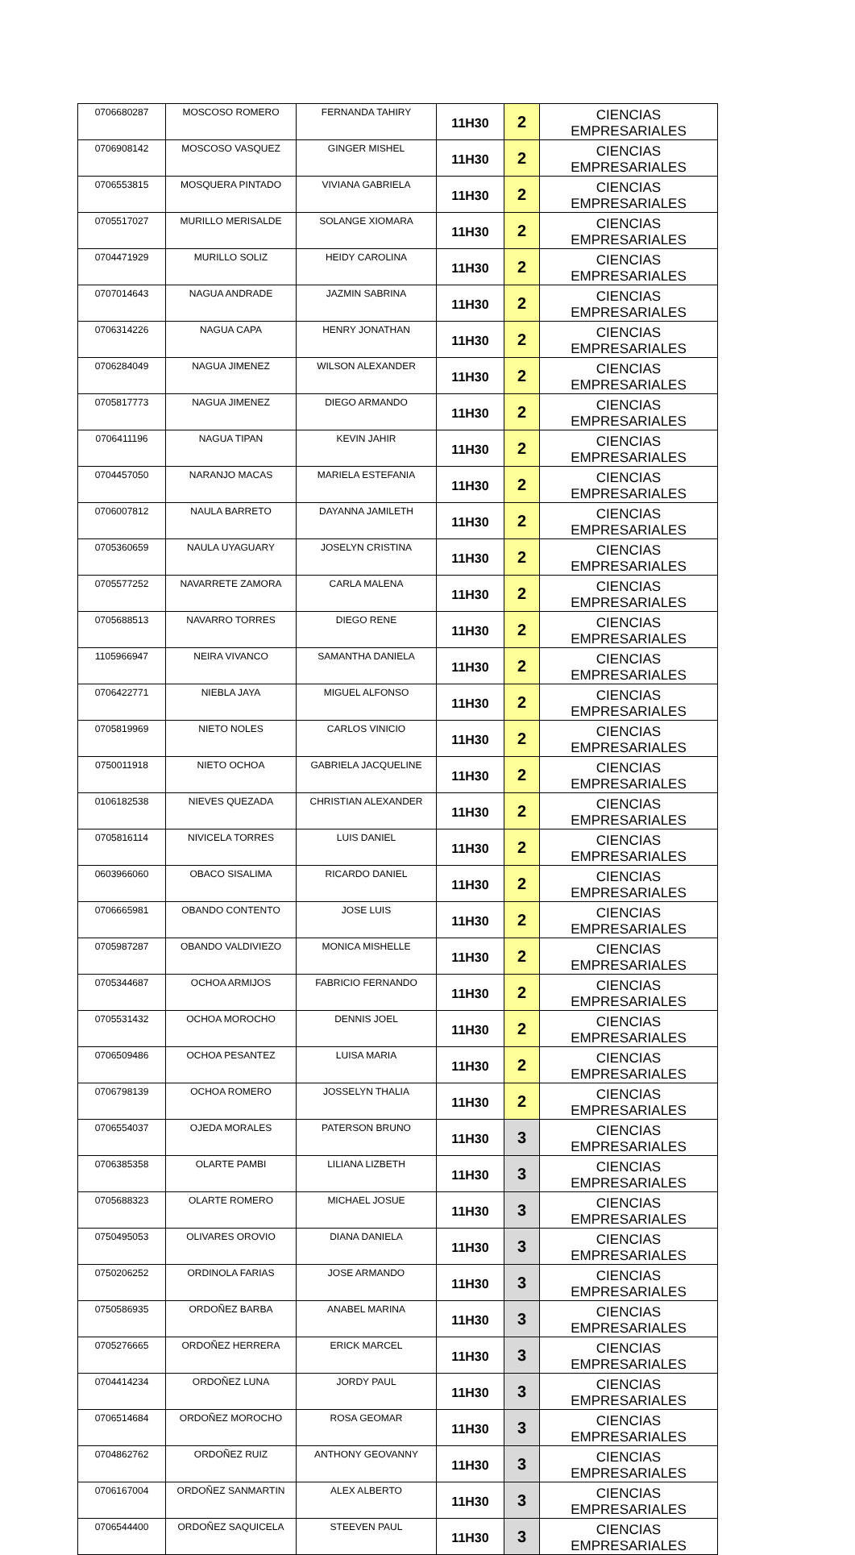| 0706680287 | MOSCOSO ROMERO | FERNANDA TAHIRY | 11H30 | 2 | CIENCIAS EMPRESARIALES |
| 0706908142 | MOSCOSO VASQUEZ | GINGER MISHEL | 11H30 | 2 | CIENCIAS EMPRESARIALES |
| 0706553815 | MOSQUERA PINTADO | VIVIANA GABRIELA | 11H30 | 2 | CIENCIAS EMPRESARIALES |
| 0705517027 | MURILLO MERISALDE | SOLANGE XIOMARA | 11H30 | 2 | CIENCIAS EMPRESARIALES |
| 0704471929 | MURILLO SOLIZ | HEIDY CAROLINA | 11H30 | 2 | CIENCIAS EMPRESARIALES |
| 0707014643 | NAGUA ANDRADE | JAZMIN SABRINA | 11H30 | 2 | CIENCIAS EMPRESARIALES |
| 0706314226 | NAGUA CAPA | HENRY JONATHAN | 11H30 | 2 | CIENCIAS EMPRESARIALES |
| 0706284049 | NAGUA JIMENEZ | WILSON ALEXANDER | 11H30 | 2 | CIENCIAS EMPRESARIALES |
| 0705817773 | NAGUA JIMENEZ | DIEGO ARMANDO | 11H30 | 2 | CIENCIAS EMPRESARIALES |
| 0706411196 | NAGUA TIPAN | KEVIN JAHIR | 11H30 | 2 | CIENCIAS EMPRESARIALES |
| 0704457050 | NARANJO MACAS | MARIELA ESTEFANIA | 11H30 | 2 | CIENCIAS EMPRESARIALES |
| 0706007812 | NAULA BARRETO | DAYANNA JAMILETH | 11H30 | 2 | CIENCIAS EMPRESARIALES |
| 0705360659 | NAULA UYAGUARY | JOSELYN CRISTINA | 11H30 | 2 | CIENCIAS EMPRESARIALES |
| 0705577252 | NAVARRETE ZAMORA | CARLA MALENA | 11H30 | 2 | CIENCIAS EMPRESARIALES |
| 0705688513 | NAVARRO TORRES | DIEGO RENE | 11H30 | 2 | CIENCIAS EMPRESARIALES |
| 1105966947 | NEIRA VIVANCO | SAMANTHA DANIELA | 11H30 | 2 | CIENCIAS EMPRESARIALES |
| 0706422771 | NIEBLA JAYA | MIGUEL ALFONSO | 11H30 | 2 | CIENCIAS EMPRESARIALES |
| 0705819969 | NIETO NOLES | CARLOS VINICIO | 11H30 | 2 | CIENCIAS EMPRESARIALES |
| 0750011918 | NIETO OCHOA | GABRIELA JACQUELINE | 11H30 | 2 | CIENCIAS EMPRESARIALES |
| 0106182538 | NIEVES QUEZADA | CHRISTIAN ALEXANDER | 11H30 | 2 | CIENCIAS EMPRESARIALES |
| 0705816114 | NIVICELA TORRES | LUIS DANIEL | 11H30 | 2 | CIENCIAS EMPRESARIALES |
| 0603966060 | OBACO SISALIMA | RICARDO DANIEL | 11H30 | 2 | CIENCIAS EMPRESARIALES |
| 0706665981 | OBANDO CONTENTO | JOSE LUIS | 11H30 | 2 | CIENCIAS EMPRESARIALES |
| 0705987287 | OBANDO VALDIVIEZO | MONICA MISHELLE | 11H30 | 2 | CIENCIAS EMPRESARIALES |
| 0705344687 | OCHOA ARMIJOS | FABRICIO FERNANDO | 11H30 | 2 | CIENCIAS EMPRESARIALES |
| 0705531432 | OCHOA MOROCHO | DENNIS JOEL | 11H30 | 2 | CIENCIAS EMPRESARIALES |
| 0706509486 | OCHOA PESANTEZ | LUISA MARIA | 11H30 | 2 | CIENCIAS EMPRESARIALES |
| 0706798139 | OCHOA ROMERO | JOSSELYN THALIA | 11H30 | 2 | CIENCIAS EMPRESARIALES |
| 0706554037 | OJEDA MORALES | PATERSON BRUNO | 11H30 | 3 | CIENCIAS EMPRESARIALES |
| 0706385358 | OLARTE PAMBI | LILIANA LIZBETH | 11H30 | 3 | CIENCIAS EMPRESARIALES |
| 0705688323 | OLARTE ROMERO | MICHAEL JOSUE | 11H30 | 3 | CIENCIAS EMPRESARIALES |
| 0750495053 | OLIVARES OROVIO | DIANA DANIELA | 11H30 | 3 | CIENCIAS EMPRESARIALES |
| 0750206252 | ORDINOLA FARIAS | JOSE ARMANDO | 11H30 | 3 | CIENCIAS EMPRESARIALES |
| 0750586935 | ORDOÑEZ BARBA | ANABEL MARINA | 11H30 | 3 | CIENCIAS EMPRESARIALES |
| 0705276665 | ORDOÑEZ HERRERA | ERICK MARCEL | 11H30 | 3 | CIENCIAS EMPRESARIALES |
| 0704414234 | ORDOÑEZ LUNA | JORDY PAUL | 11H30 | 3 | CIENCIAS EMPRESARIALES |
| 0706514684 | ORDOÑEZ MOROCHO | ROSA GEOMAR | 11H30 | 3 | CIENCIAS EMPRESARIALES |
| 0704862762 | ORDOÑEZ RUIZ | ANTHONY GEOVANNY | 11H30 | 3 | CIENCIAS EMPRESARIALES |
| 0706167004 | ORDOÑEZ SANMARTIN | ALEX ALBERTO | 11H30 | 3 | CIENCIAS EMPRESARIALES |
| 0706544400 | ORDOÑEZ SAQUICELA | STEEVEN PAUL | 11H30 | 3 | CIENCIAS EMPRESARIALES |